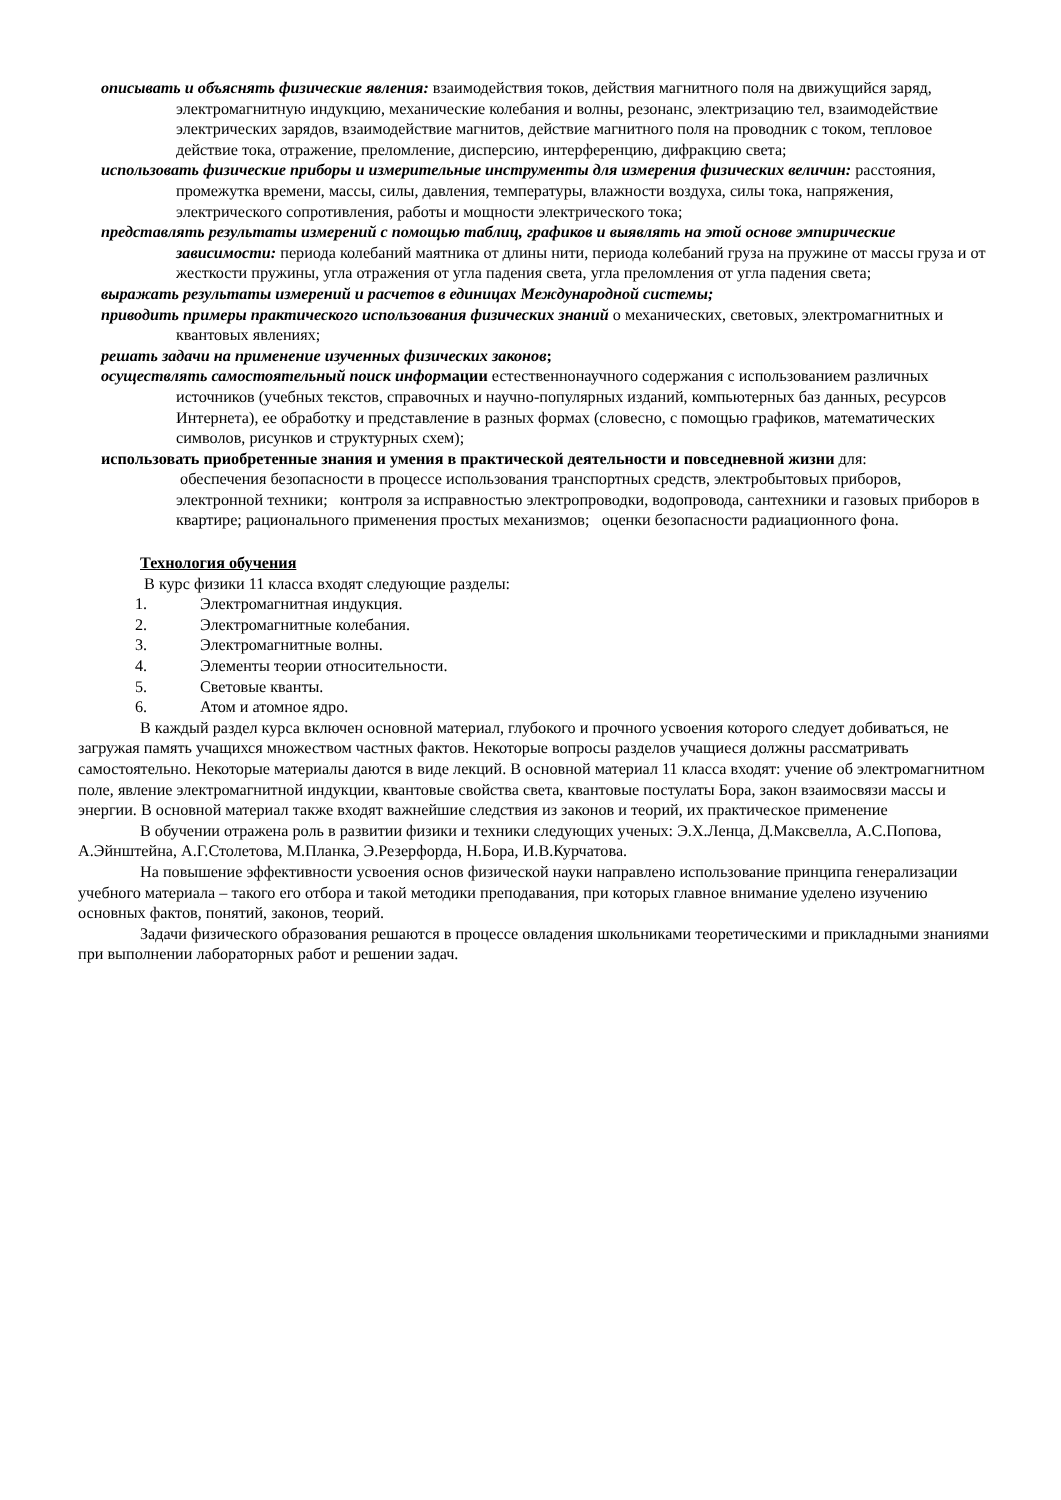описывать и объяснять физические явления: взаимодействия токов, действия магнитного поля на движущийся заряд, электромагнитную индукцию, механические колебания и волны, резонанс, электризацию тел, взаимодействие электрических зарядов, взаимодействие магнитов, действие магнитного поля на проводник с током, тепловое действие тока, отражение, преломление, дисперсию, интерференцию, дифракцию света;
использовать физические приборы и измерительные инструменты для измерения физических величин: расстояния, промежутка времени, массы, силы, давления, температуры, влажности воздуха, силы тока, напряжения, электрического сопротивления, работы и мощности электрического тока;
представлять результаты измерений с помощью таблиц, графиков и выявлять на этой основе эмпирические зависимости: периода колебаний маятника от длины нити, периода колебаний груза на пружине от массы груза и от жесткости пружины, угла отражения от угла падения света, угла преломления от угла падения света;
выражать результаты измерений и расчетов в единицах Международной системы;
приводить примеры практического использования физических знаний о механических, световых, электромагнитных и квантовых явлениях;
решать задачи на применение изученных физических законов;
осуществлять самостоятельный поиск информации естественнонаучного содержания с использованием различных источников (учебных текстов, справочных и научно-популярных изданий, компьютерных баз данных, ресурсов Интернета), ее обработку и представление в разных формах (словесно, с помощью графиков, математических символов, рисунков и структурных схем);
использовать приобретенные знания и умения в практической деятельности и повседневной жизни для:
обеспечения безопасности в процессе использования транспортных средств, электробытовых приборов, электронной техники; контроля за исправностью электропроводки, водопровода, сантехники и газовых приборов в квартире; рационального применения простых механизмов; оценки безопасности радиационного фона.
Технология обучения
В курс физики 11 класса входят следующие разделы:
1. Электромагнитная индукция.
2. Электромагнитные колебания.
3. Электромагнитные волны.
4. Элементы теории относительности.
5. Световые кванты.
6. Атом и атомное ядро.
В каждый раздел курса включен основной материал, глубокого и прочного усвоения которого следует добиваться, не загружая память учащихся множеством частных фактов. Некоторые вопросы разделов учащиеся должны рассматривать самостоятельно. Некоторые материалы даются в виде лекций. В основной материал 11 класса входят: учение об электромагнитном поле, явление электромагнитной индукции, квантовые свойства света, квантовые постулаты Бора, закон взаимосвязи массы и энергии. В основной материал также входят важнейшие следствия из законов и теорий, их практическое применение
В обучении отражена роль в развитии физики и техники следующих ученых: Э.Х.Ленца, Д.Максвелла, А.С.Попова, А.Эйнштейна, А.Г.Столетова, М.Планка, Э.Резерфорда, Н.Бора, И.В.Курчатова.
На повышение эффективности усвоения основ физической науки направлено использование принципа генерализации учебного материала – такого его отбора и такой методики преподавания, при которых главное внимание уделено изучению основных фактов, понятий, законов, теорий.
Задачи физического образования решаются в процессе овладения школьниками теоретическими и прикладными знаниями при выполнении лабораторных работ и решении задач.